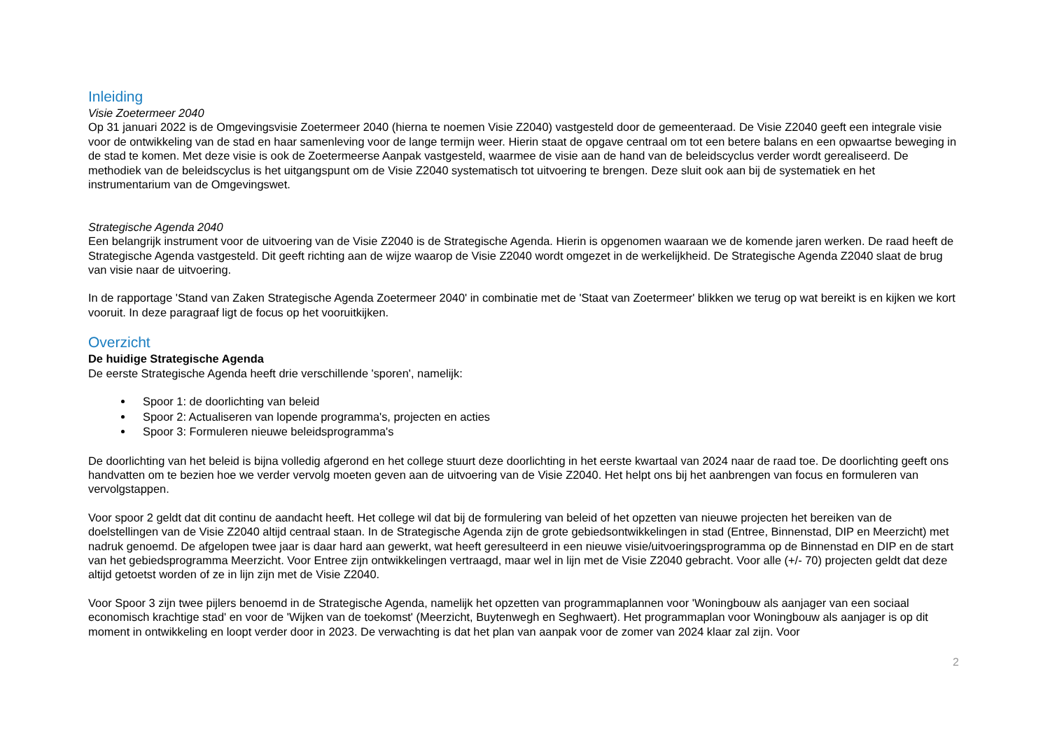Inleiding
Visie Zoetermeer 2040
Op 31 januari 2022 is de Omgevingsvisie Zoetermeer 2040 (hierna te noemen Visie Z2040) vastgesteld door de gemeenteraad. De Visie Z2040 geeft een integrale visie voor de ontwikkeling van de stad en haar samenleving voor de lange termijn weer. Hierin staat de opgave centraal om tot een betere balans en een opwaartse beweging in de stad te komen. Met deze visie is ook de Zoetermeerse Aanpak vastgesteld, waarmee de visie aan de hand van de beleidscyclus verder wordt gerealiseerd. De methodiek van de beleidscyclus is het uitgangspunt om de Visie Z2040 systematisch tot uitvoering te brengen. Deze sluit ook aan bij de systematiek en het instrumentarium van de Omgevingswet.
Strategische Agenda 2040
Een belangrijk instrument voor de uitvoering van de Visie Z2040 is de Strategische Agenda. Hierin is opgenomen waaraan we de komende jaren werken. De raad heeft de Strategische Agenda vastgesteld. Dit geeft richting aan de wijze waarop de Visie Z2040 wordt omgezet in de werkelijkheid. De Strategische Agenda Z2040 slaat de brug van visie naar de uitvoering.
In de rapportage 'Stand van Zaken Strategische Agenda Zoetermeer 2040' in combinatie met de 'Staat van Zoetermeer' blikken we terug op wat bereikt is en kijken we kort vooruit. In deze paragraaf ligt de focus op het vooruitkijken.
Overzicht
De huidige Strategische Agenda
De eerste Strategische Agenda heeft drie verschillende 'sporen', namelijk:
Spoor 1: de doorlichting van beleid
Spoor 2: Actualiseren van lopende programma's, projecten en acties
Spoor 3: Formuleren nieuwe beleidsprogramma's
De doorlichting van het beleid is bijna volledig afgerond en het college stuurt deze doorlichting in het eerste kwartaal van 2024 naar de raad toe. De doorlichting geeft ons handvatten om te bezien hoe we verder vervolg moeten geven aan de uitvoering van de Visie Z2040. Het helpt ons bij het aanbrengen van focus en formuleren van vervolgstappen.
Voor spoor 2 geldt dat dit continu de aandacht heeft. Het college wil dat bij de formulering van beleid of het opzetten van nieuwe projecten het bereiken van de doelstellingen van de Visie Z2040 altijd centraal staan. In de Strategische Agenda zijn de grote gebiedsontwikkelingen in stad (Entree, Binnenstad, DIP en Meerzicht) met nadruk genoemd. De afgelopen twee jaar is daar hard aan gewerkt, wat heeft geresulteerd in een nieuwe visie/uitvoeringsprogramma op de Binnenstad en DIP en de start van het gebiedsprogramma Meerzicht. Voor Entree zijn ontwikkelingen vertraagd, maar wel in lijn met de Visie Z2040 gebracht. Voor alle (+/- 70) projecten geldt dat deze altijd getoetst worden of ze in lijn zijn met de Visie Z2040.
Voor Spoor 3 zijn twee pijlers benoemd in de Strategische Agenda, namelijk het opzetten van programmaplannen voor 'Woningbouw als aanjager van een sociaal economisch krachtige stad' en voor de 'Wijken van de toekomst' (Meerzicht, Buytenwegh en Seghwaert). Het programmaplan voor Woningbouw als aanjager is op dit moment in ontwikkeling en loopt verder door in 2023. De verwachting is dat het plan van aanpak voor de zomer van 2024 klaar zal zijn. Voor
2